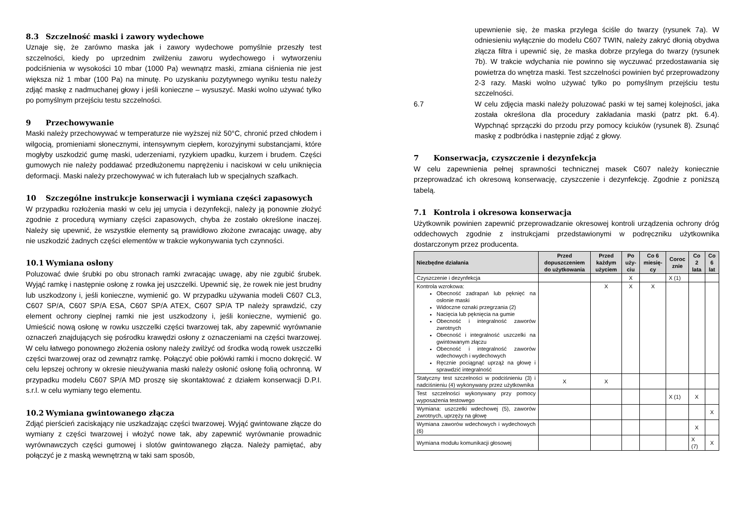8.3 Szczelność maski i zawory wydechowe
Uznaje się, że zarówno maska jak i zawory wydechowe pomyślnie przeszły test szczelności, kiedy po uprzednim zwilżeniu zaworu wydechowego i wytworzeniu podciśnienia w wysokości 10 mbar (1000 Pa) wewnątrz maski, zmiana ciśnienia nie jest większa niż 1 mbar (100 Pa) na minutę. Po uzyskaniu pozytywnego wyniku testu należy zdjąć maskę z nadmuchanej głowy i jeśli konieczne – wysuszyć. Maski wolno używać tylko po pomyślnym przejściu testu szczelności.
9 Przechowywanie
Maski należy przechowywać w temperaturze nie wyższej niż 50°C, chronić przed chłodem i wilgocią, promieniami słonecznymi, intensywnym ciepłem, korozyjnymi substancjami, które mogłyby uszkodzić gumę maski, uderzeniami, ryzykiem upadku, kurzem i brudem. Części gumowych nie należy poddawać przedłużonemu naprężeniu i naciskowi w celu uniknięcia deformacji. Maski należy przechowywać w ich futerałach lub w specjalnych szafkach.
10 Szczególne instrukcje konserwacji i wymiana części zapasowych
W przypadku rozłożenia maski w celu jej umycia i dezynfekcji, należy ją ponownie złożyć zgodnie z procedurą wymiany części zapasowych, chyba że zostało określone inaczej. Należy się upewnić, że wszystkie elementy są prawidłowo złożone zwracając uwagę, aby nie uszkodzić żadnych części elementów w trakcie wykonywania tych czynności.
10.1 Wymiana osłony
Poluzować dwie śrubki po obu stronach ramki zwracając uwagę, aby nie zgubić śrubek. Wyjąć ramkę i następnie osłonę z rowka jej uszczelki. Upewnić się, że rowek nie jest brudny lub uszkodzony i, jeśli konieczne, wymienić go. W przypadku używania modeli C607 CL3, C607 SP/A, C607 SP/A ESA, C607 SP/A ATEX, C607 SP/A TP należy sprawdzić, czy element ochrony cieplnej ramki nie jest uszkodzony i, jeśli konieczne, wymienić go. Umieścić nową osłonę w rowku uszczelki części twarzowej tak, aby zapewnić wyrównanie oznaczeń znajdujących się pośrodku krawędzi osłony z oznaczeniami na części twarzowej. W celu łatwego ponownego złożenia osłony należy zwilżyć od środka wodą rowek uszczelki części twarzowej oraz od zewnątrz ramkę. Połączyć obie połówki ramki i mocno dokręcić. W celu lepszej ochrony w okresie nieużywania maski należy osłonić osłonę folią ochronną. W przypadku modelu C607 SP/A MD proszę się skontaktować z działem konserwacji D.P.I. s.r.l. w celu wymiany tego elementu.
10.2 Wymiana gwintowanego złącza
Zdjąć pierścień zaciskający nie uszkadzając części twarzowej. Wyjąć gwintowane złącze do wymiany z części twarzowej i włożyć nowe tak, aby zapewnić wyrównanie prowadnic wyrównawczych części gumowej i slotów gwintowanego złącza. Należy pamiętać, aby połączyć je z maską wewnętrzną w taki sam sposób,
upewnienie się, że maska przylega ściśle do twarzy (rysunek 7a). W odniesieniu wyłącznie do modelu C607 TWIN, należy zakryć dłonią obydwa złącza filtra i upewnić się, że maska dobrze przylega do twarzy (rysunek 7b). W trakcie wdychania nie powinno się wyczuwać przedostawania się powietrza do wnętrza maski. Test szczelności powinien być przeprowadzony 2-3 razy. Maski wolno używać tylko po pomyślnym przejściu testu szczelności.
6.7 W celu zdjęcia maski należy poluzować paski w tej samej kolejności, jaka została określona dla procedury zakładania maski (patrz pkt. 6.4). Wypchnąć sprzączki do przodu przy pomocy kciuków (rysunek 8). Zsunąć maskę z podbródka i następnie zdjąć z głowy.
7 Konserwacja, czyszczenie i dezynfekcja
W celu zapewnienia pełnej sprawności technicznej masek C607 należy koniecznie przeprowadzać ich okresową konserwację, czyszczenie i dezynfekcję. Zgodnie z poniższą tabelą.
7.1 Kontrola i okresowa konserwacja
Użytkownik powinien zapewnić przeprowadzanie okresowej kontroli urządzenia ochrony dróg oddechowych zgodnie z instrukcjami przedstawionymi w podręczniku użytkownika dostarczonym przez producenta.
| Niezbędne działania | Przed dopuszczeniem do użytkowania | Przed każdym użyciem | Po uży-ciu | Co 6 miesię-cy | Coroc znie | Co 2 lata | Co 6 lat |
| --- | --- | --- | --- | --- | --- | --- | --- |
| Czyszczenie i dezynfekcja | | | X | | X (1) | | |
| Kontrola wzrokowa: Obecność zadrapań lub pęknięć na osłonie maski Widoczne oznaki przegrzania (2) Nacięcia lub pęknięcia na gumie Obecność i integralność zaworów zwrotnych Obecność i integralność uszczelki na gwintowanym złączu Obecność i integralność zaworów wdechowych i wydechowych Ręcznie pociągnąć uprząż na głowę i sprawdzić integralność | | X | X | X | | | |
| Statyczny test szczelności w podciśnieniu (3) i nadciśnieniu (4) wykonywany przez użytkownika | X | X | | | | | |
| Test szczelności wykonywany przy pomocy wyposażenia testowego | | | | | X (1) | X | |
| Wymiana: uszczelki wdechowej (5), zaworów zwrotnych, uprzęży na głowę | | | | | | | X |
| Wymiana zaworów wdechowych i wydechowych (6) | | | | | | X | |
| Wymiana modułu komunikacji głosowej | | | | | | X (7) | X |